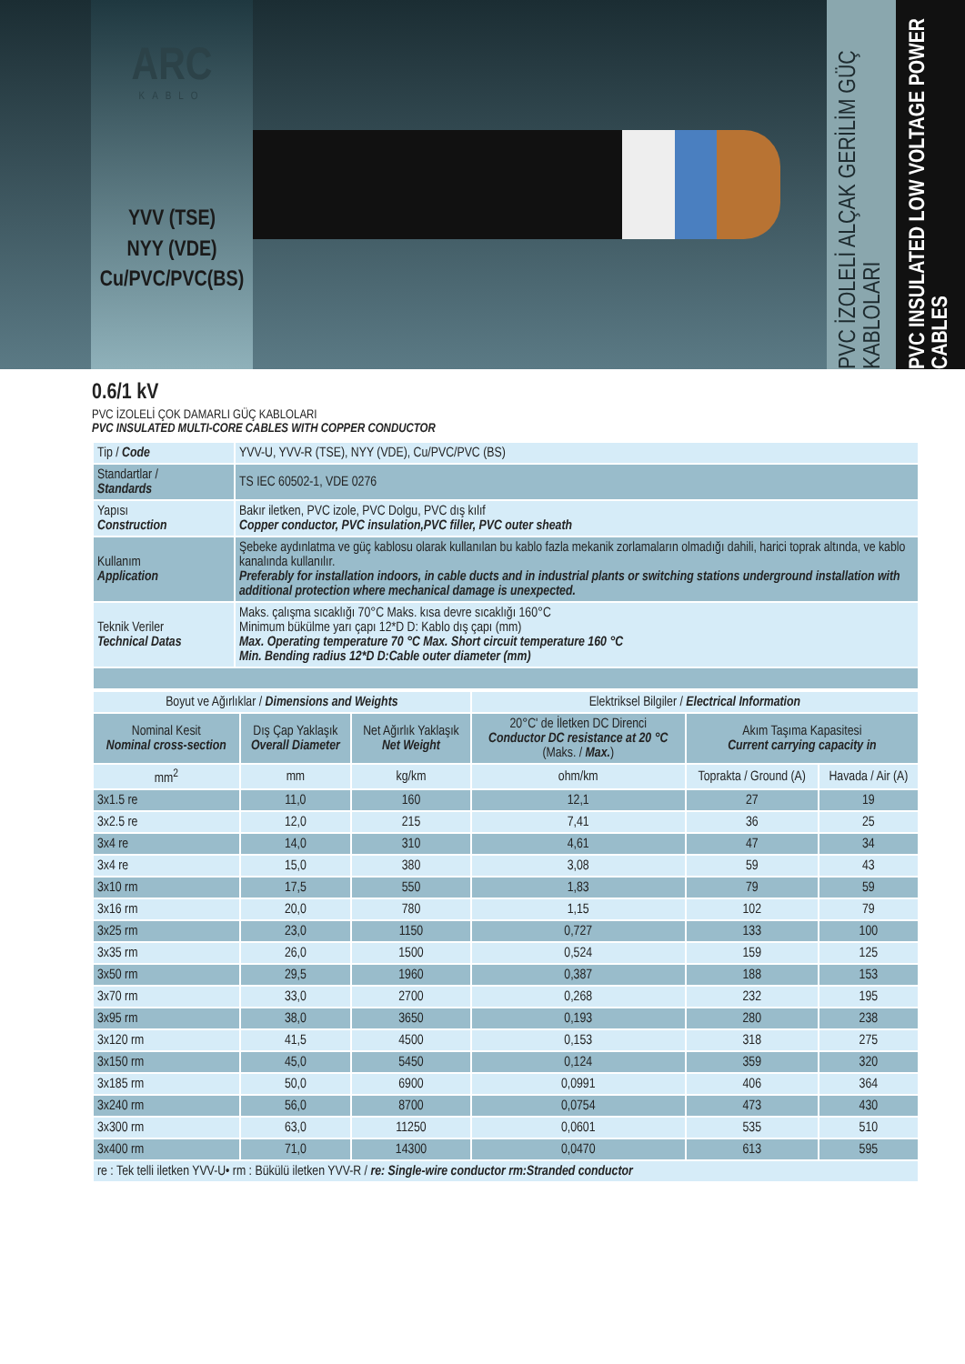ARC
KABLO
YVV (TSE)
NYY (VDE)
Cu/PVC/PVC(BS)
PVC İZOLELİ ALÇAK GERİLİM GÜÇ KABLOLARI
PVC INSULATED LOW VOLTAGE POWER CABLES
0.6/1 kV
PVC İZOLELİ ÇOK DAMARLI GÜÇ KABLOLARI
PVC INSULATED MULTI-CORE CABLES WITH COPPER CONDUCTOR
| Tip / Code | YVV-U, YVV-R (TSE), NYY (VDE), Cu/PVC/PVC (BS) |
| Standartlar / Standards | TS IEC 60502-1, VDE 0276 |
| Yapısı Construction | Bakır iletken, PVC izole, PVC Dolgu, PVC dış kılıf Copper conductor, PVC insulation,PVC filler, PVC outer sheath |
| Kullanım Application | Şebeke aydınlatma ve güç kablosu olarak kullanılan bu kablo fazla mekanik zorlamaların olmadığı dahili, harici toprak altında, ve kablo kanalında kullanılır. Preferably for installation indoors, in cable ducts and in industrial plants or switching stations underground installation with additional protection where mechanical damage is unexpected. |
| Teknik Veriler Technical Datas | Maks. çalışma sıcaklığı 70°C Maks. kısa devre sıcaklığı 160°C Minimum bükülme yarı çapı 12*D D: Kablo dış çapı (mm) Max. Operating temperature 70 °C Max. Short circuit temperature 160 °C Min. Bending radius 12*D D:Cable outer diameter (mm) |
| Boyut ve Ağırlıklar / Dimensions and Weights | | | Elektriksel Bilgiler / Electrical Information | | |
| --- | --- | --- | --- | --- | --- |
| Nominal Kesit Nominal cross-section | Dış Çap Yaklaşık Overall Diameter | Net Ağırlık Yaklaşık Net Weight | 20°C' de İletken DC Direnci Conductor DC resistance at 20 °C (Maks. / Max. ) | Akım Taşıma Kapasitesi Current carrying capacity in | |
| mm<sup>2</sup> | mm | kg/km | ohm/km | Toprakta / Ground (A) | Havada / Air (A) |
| 3x1.5 re | 11,0 | 160 | 12,1 | 27 | 19 |
| 3x2.5 re | 12,0 | 215 | 7,41 | 36 | 25 |
| 3x4 re | 14,0 | 310 | 4,61 | 47 | 34 |
| 3x4 re | 15,0 | 380 | 3,08 | 59 | 43 |
| 3x10 rm | 17,5 | 550 | 1,83 | 79 | 59 |
| 3x16 rm | 20,0 | 780 | 1,15 | 102 | 79 |
| 3x25 rm | 23,0 | 1150 | 0,727 | 133 | 100 |
| 3x35 rm | 26,0 | 1500 | 0,524 | 159 | 125 |
| 3x50 rm | 29,5 | 1960 | 0,387 | 188 | 153 |
| 3x70 rm | 33,0 | 2700 | 0,268 | 232 | 195 |
| 3x95 rm | 38,0 | 3650 | 0,193 | 280 | 238 |
| 3x120 rm | 41,5 | 4500 | 0,153 | 318 | 275 |
| 3x150 rm | 45,0 | 5450 | 0,124 | 359 | 320 |
| 3x185 rm | 50,0 | 6900 | 0,0991 | 406 | 364 |
| 3x240 rm | 56,0 | 8700 | 0,0754 | 473 | 430 |
| 3x300 rm | 63,0 | 11250 | 0,0601 | 535 | 510 |
| 3x400 rm | 71,0 | 14300 | 0,0470 | 613 | 595 |
| re : Tek telli iletken YVV-U• rm : Bükülü iletken YVV-R / re: Single-wire conductor rm:Stranded conductor | | | | | |